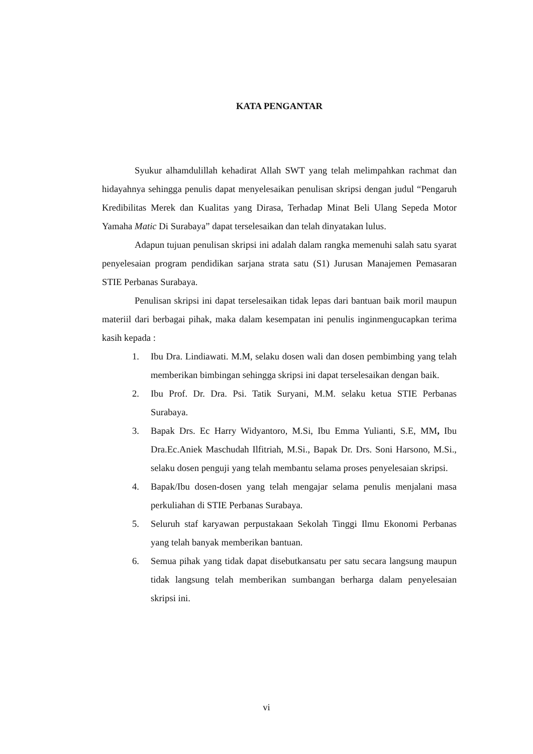KATA PENGANTAR
Syukur alhamdulillah kehadirat Allah SWT yang telah melimpahkan rachmat dan hidayahnya sehingga penulis dapat menyelesaikan penulisan skripsi dengan judul “Pengaruh Kredibilitas Merek dan Kualitas yang Dirasa, Terhadap Minat Beli Ulang Sepeda Motor Yamaha Matic Di Surabaya” dapat terselesaikan dan telah dinyatakan lulus.
Adapun tujuan penulisan skripsi ini adalah dalam rangka memenuhi salah satu syarat penyelesaian program pendidikan sarjana strata satu (S1) Jurusan Manajemen Pemasaran STIE Perbanas Surabaya.
Penulisan skripsi ini dapat terselesaikan tidak lepas dari bantuan baik moril maupun materiil dari berbagai pihak, maka dalam kesempatan ini penulis inginmengucapkan terima kasih kepada :
1. Ibu Dra. Lindiawati. M.M, selaku dosen wali dan dosen pembimbing yang telah memberikan bimbingan sehingga skripsi ini dapat terselesaikan dengan baik.
2. Ibu Prof. Dr. Dra. Psi. Tatik Suryani, M.M. selaku ketua STIE Perbanas Surabaya.
3. Bapak Drs. Ec Harry Widyantoro, M.Si, Ibu Emma Yulianti, S.E, MM, Ibu Dra.Ec.Aniek Maschudah Ilfitriah, M.Si., Bapak Dr. Drs. Soni Harsono, M.Si., selaku dosen penguji yang telah membantu selama proses penyelesaian skripsi.
4. Bapak/Ibu dosen-dosen yang telah mengajar selama penulis menjalani masa perkuliahan di STIE Perbanas Surabaya.
5. Seluruh staf karyawan perpustakaan Sekolah Tinggi Ilmu Ekonomi Perbanas yang telah banyak memberikan bantuan.
6. Semua pihak yang tidak dapat disebutkansatu per satu secara langsung maupun tidak langsung telah memberikan sumbangan berharga dalam penyelesaian skripsi ini.
vi